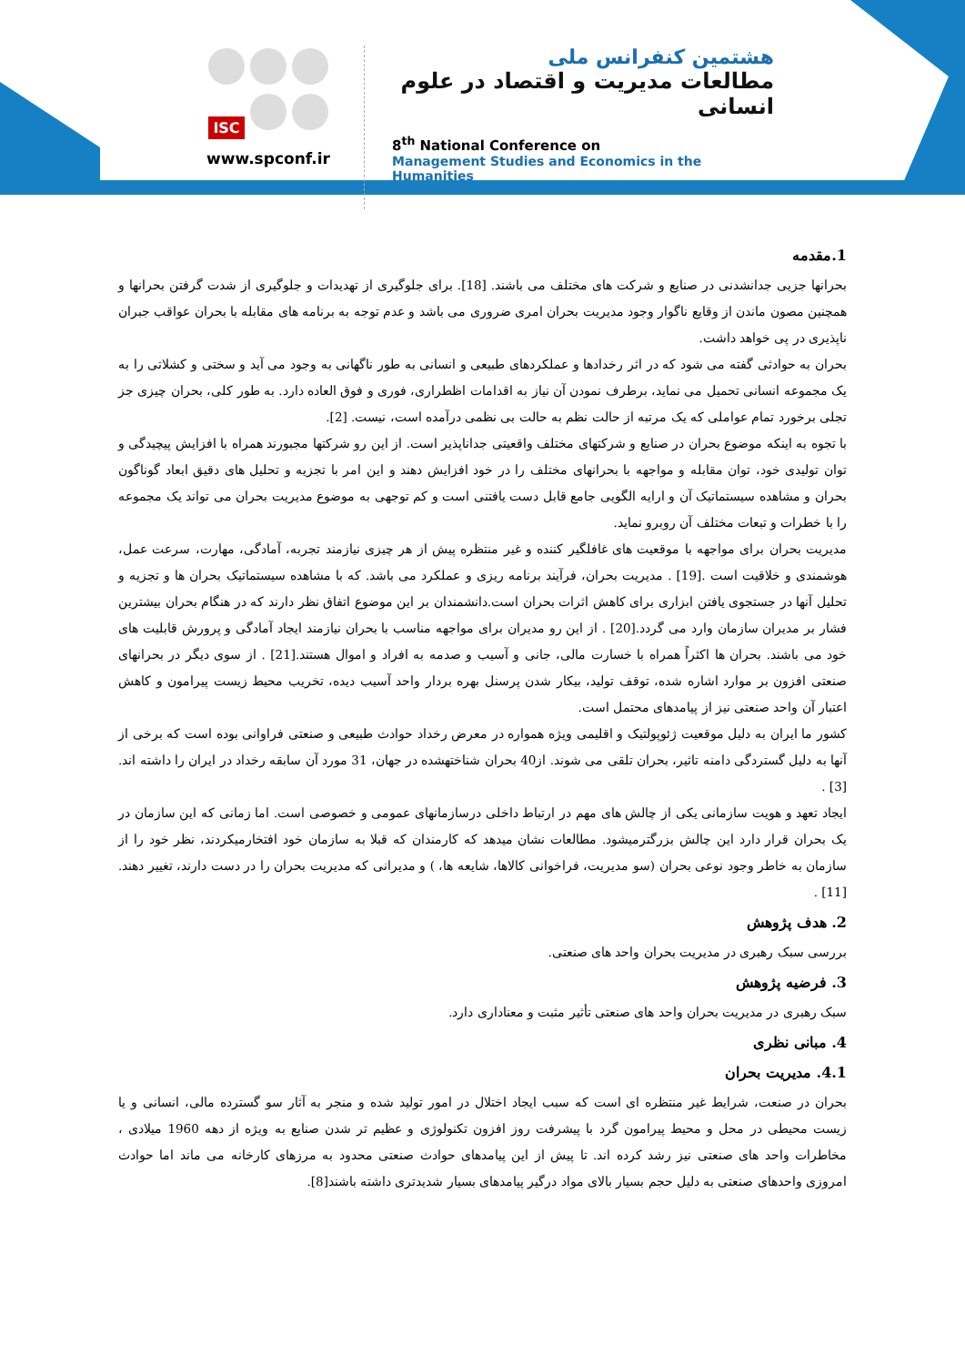ISC
www.spconf.ir
هشتمین کنفرانس ملی
مطالعات مدیریت و اقتصاد در علوم انسانی
8<sup>th</sup> National Conference on
Management Studies and Economics in the Humanities
1.مقدمه
بحرانها جزیی جدانشدنی در صنایع و شرکت های مختلف می باشند. [18]. برای جلوگیری از تهدیدات و جلوگیری از شدت گرفتن بحرانها و همچنین مصون ماندن از وقایع ناگوار وجود مدیریت بحران امری ضروری می باشد و عدم توجه به برنامه های مقابله با بحران عواقب جبران ناپذیری در پی خواهد داشت.
بحران به حوادثی گفته می شود که در اثر رخدادها و عملکردهای طبیعی و انسانی به طور ناگهانی به وجود می آید و سختی و کشلاتی را به یک مجموعه انسانی تحمیل می نماید، برطرف نمودن آن نیاز به اقدامات اظطراری، فوری و فوق العاده دارد. به طور کلی، بحران چیزی جز تجلی برخورد تمام عواملی که یک مرتبه از حالت نظم به حالت بی نظمی درآمده است، نیست. [2].
با تجوه به اینکه موضوع بحران در صنایع و شرکتهای مختلف واقعیتی جداناپذیر است. از این رو شرکتها مجبورند همراه با افزایش پیچیدگی و توان تولیدی خود، توان مقابله و مواجهه با بحرانهای مختلف را در خود افزایش دهند و این امر با تجزیه و تحلیل های دقیق ابعاد گوناگون بحران و مشاهده سیستماتیک آن و ارایه الگویی جامع قابل دست یافتنی است و کم توجهی به موضوع مدیریت بحران می تواند یک مجموعه را با خطرات و تبعات مختلف آن روبرو نماید.
مدیریت بحران برای مواجهه با موقعیت های غافلگیر کننده و غیر منتظره پیش از هر چیزی نیازمند تجربه، آمادگی، مهارت، سرعت عمل، هوشمندی و خلاقیت است .[19] . مدیریت بحران، فرآیند برنامه ریزی و عملکرد می باشد. که با مشاهده سیستماتیک بحران ها و تجزیه و تحلیل آنها در جستجوی یافتن ابزاری برای کاهش اثرات بحران است.دانشمندان بر این موضوع اتفاق نظر دارند که در هنگام بحران بیشترین فشار بر مدیران سازمان وارد می گردد.[20] . از این رو مدیران برای مواجهه مناسب با بحران نیازمند ایجاد آمادگی و پرورش قابلیت های خود می باشند. بحران ها اکثراً همراه با خسارت مالی، جانی و آسیب و صدمه به افراد و اموال هستند.[21] . از سوی دیگر در بحرانهای صنعتی افزون بر موارد اشاره شده، توقف تولید، بیکار شدن پرسنل بهره بردار واحد آسیب دیده، تخریب محیط زیست پیرامون و کاهش اعتبار آن واحد صنعتی نیز از پیامدهای محتمل است.
کشور ما ایران به دلیل موقعیت ژئوپولتیک و اقلیمی ویژه همواره در معرض رخداد حوادث طبیعی و صنعتی فراوانی بوده است که برخی از آنها به دلیل گستردگی دامنه تاثیر، بحران تلقی می شوند. از40 بحران شناختهشده در جهان، 31 مورد آن سابقه رخداد در ایران را داشته اند.[3] .
ایجاد تعهد و هویت سازمانی یکی از چالش های مهم در ارتباط داخلی درسازمانهای عمومی و خصوصی است. اما زمانی که این سازمان در یک بحران قرار دارد این چالش بزرگترمیشود. مطالعات نشان میدهد که کارمندان که قبلا به سازمان خود افتخارمیکردند، نظر خود را از سازمان به خاطر وجود نوعی بحران (سو مدیریت، فراخوانی کالاها، شایعه ها، ) و مدیرانی که مدیریت بحران را در دست دارند، تغییر دهند.[11] .
2. هدف پژوهش
بررسی سبک رهبری در مدیریت بحران واحد های صنعتی.
3. فرضیه پژوهش
سبک رهبری در مدیریت بحران واحد های صنعتی تأثیر مثبت و معناداری دارد.
4. مبانی نظری
4.1. مدیریت بحران
بحران در صنعت، شرایط غیر منتظره ای است که سبب ایجاد اختلال در امور تولید شده و منجر به آثار سو گسترده مالی، انسانی و یا زیست محیطی در محل و محیط پیرامون گرد با پیشرفت روز افزون تکنولوژی و عظیم تر شدن صنایع به ویژه از دهه 1960 میلادی ، مخاطرات واحد های صنعتی نیز رشد کرده اند. تا پیش از این پیامدهای حوادث صنعتی محدود به مرزهای کارخانه می ماند اما حوادث امروزی واحدهای صنعتی به دلیل حجم بسیار بالای مواد درگیر پیامدهای بسیار شدیدتری داشته باشند[8].